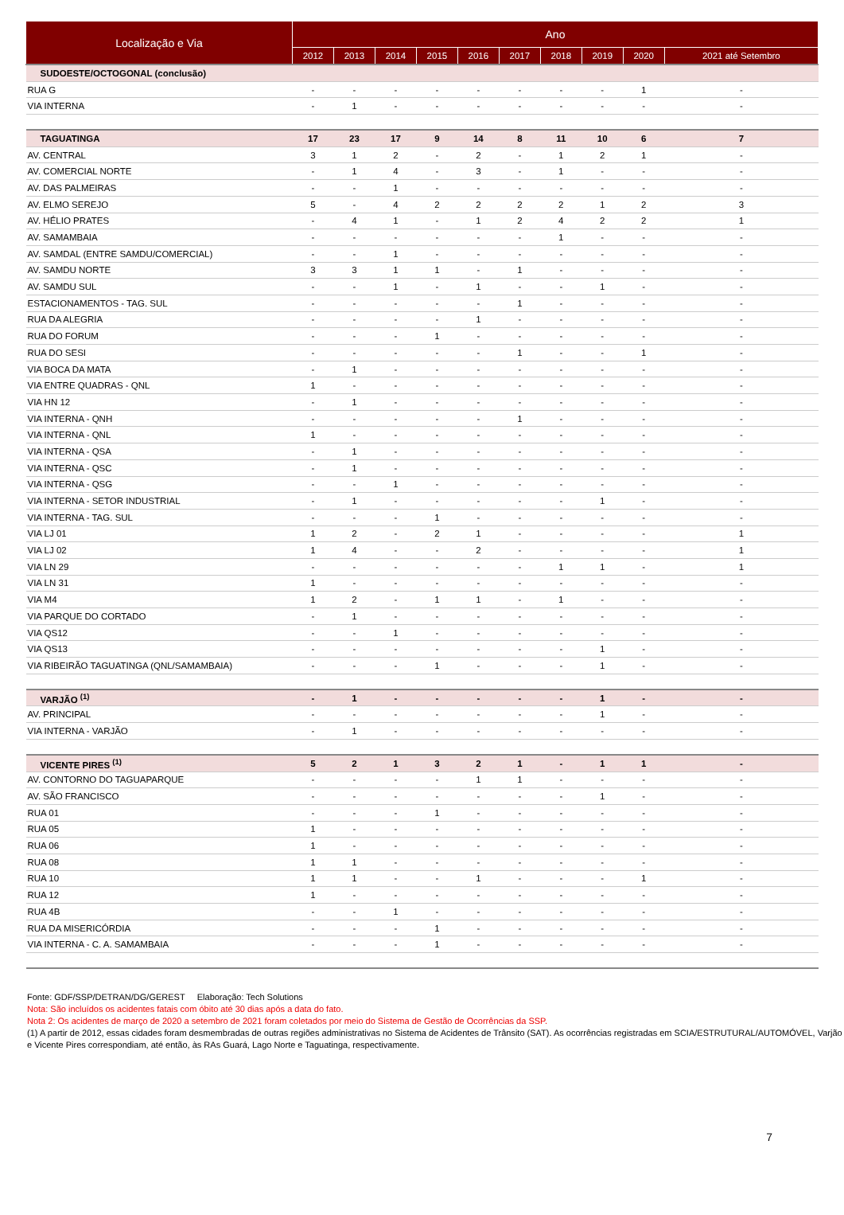| Localização e Via | Ano | | | | | | | | | |
| --- | --- | --- | --- | --- | --- | --- | --- | --- | --- | --- |
| | 2012 | 2013 | 2014 | 2015 | 2016 | 2017 | 2018 | 2019 | 2020 | 2021 até Setembro |
| SUDOESTE/OCTOGONAL (conclusão) | | | | | | | | | | |
| RUA G | - | - | - | - | - | - | - | - | 1 | - |
| VIA INTERNA | - | 1 | - | - | - | - | - | - | - | - |
| TAGUATINGA | 17 | 23 | 17 | 9 | 14 | 8 | 11 | 10 | 6 | 7 |
| AV. CENTRAL | 3 | 1 | 2 | - | 2 | - | 1 | 2 | 1 | - |
| AV. COMERCIAL NORTE | - | 1 | 4 | - | 3 | - | 1 | - | - | - |
| AV. DAS PALMEIRAS | - | - | 1 | - | - | - | - | - | - | - |
| AV. ELMO SEREJO | 5 | - | 4 | 2 | 2 | 2 | 2 | 1 | 2 | 3 |
| AV. HÉLIO PRATES | - | 4 | 1 | - | 1 | 2 | 4 | 2 | 2 | 1 |
| AV. SAMAMBAIA | - | - | - | - | - | - | 1 | - | - | - |
| AV. SAMDAL (ENTRE SAMDU/COMERCIAL) | - | - | 1 | - | - | - | - | - | - | - |
| AV. SAMDU NORTE | 3 | 3 | 1 | 1 | - | 1 | - | - | - | - |
| AV. SAMDU SUL | - | - | 1 | - | 1 | - | - | 1 | - | - |
| ESTACIONAMENTOS - TAG. SUL | - | - | - | - | - | 1 | - | - | - | - |
| RUA DA ALEGRIA | - | - | - | - | 1 | - | - | - | - | - |
| RUA DO FORUM | - | - | - | 1 | - | - | - | - | - | - |
| RUA DO SESI | - | - | - | - | - | 1 | - | - | 1 | - |
| VIA BOCA DA MATA | - | 1 | - | - | - | - | - | - | - | - |
| VIA ENTRE QUADRAS - QNL | 1 | - | - | - | - | - | - | - | - | - |
| VIA HN 12 | - | 1 | - | - | - | - | - | - | - | - |
| VIA INTERNA - QNH | - | - | - | - | - | 1 | - | - | - | - |
| VIA INTERNA - QNL | 1 | - | - | - | - | - | - | - | - | - |
| VIA INTERNA - QSA | - | 1 | - | - | - | - | - | - | - | - |
| VIA INTERNA - QSC | - | 1 | - | - | - | - | - | - | - | - |
| VIA INTERNA - QSG | - | - | 1 | - | - | - | - | - | - | - |
| VIA INTERNA - SETOR INDUSTRIAL | - | 1 | - | - | - | - | - | 1 | - | - |
| VIA INTERNA - TAG. SUL | - | - | - | 1 | - | - | - | - | - | - |
| VIA LJ 01 | 1 | 2 | - | 2 | 1 | - | - | - | - | 1 |
| VIA LJ 02 | 1 | 4 | - | - | 2 | - | - | - | - | 1 |
| VIA LN 29 | - | - | - | - | - | - | 1 | 1 | - | 1 |
| VIA LN 31 | 1 | - | - | - | - | - | - | - | - | - |
| VIA M4 | 1 | 2 | - | 1 | 1 | - | 1 | - | - | - |
| VIA PARQUE DO CORTADO | - | 1 | - | - | - | - | - | - | - | - |
| VIA QS12 | - | - | 1 | - | - | - | - | - | - | - |
| VIA QS13 | - | - | - | - | - | - | - | 1 | - | - |
| VIA RIBEIRÃO TAGUATINGA (QNL/SAMAMBAIA) | - | - | - | 1 | - | - | - | 1 | - | - |
| VARJÃO <sup>(1)</sup> | - | 1 | - | - | - | - | - | 1 | - | - |
| AV. PRINCIPAL | - | - | - | - | - | - | - | 1 | - | - |
| VIA INTERNA - VARJÃO | - | 1 | - | - | - | - | - | - | - | - |
| VICENTE PIRES <sup>(1)</sup> | 5 | 2 | 1 | 3 | 2 | 1 | - | 1 | 1 | - |
| AV. CONTORNO DO TAGUAPARQUE | - | - | - | - | 1 | 1 | - | - | - | - |
| AV. SÃO FRANCISCO | - | - | - | - | - | - | - | 1 | - | - |
| RUA 01 | - | - | - | 1 | - | - | - | - | - | - |
| RUA 05 | 1 | - | - | - | - | - | - | - | - | - |
| RUA 06 | 1 | - | - | - | - | - | - | - | - | - |
| RUA 08 | 1 | 1 | - | - | - | - | - | - | - | - |
| RUA 10 | 1 | 1 | - | - | 1 | - | - | - | 1 | - |
| RUA 12 | 1 | - | - | - | - | - | - | - | - | - |
| RUA 4B | - | - | 1 | - | - | - | - | - | - | - |
| RUA DA MISERICÓRDIA | - | - | - | 1 | - | - | - | - | - | - |
| VIA INTERNA - C. A. SAMAMBAIA | - | - | - | 1 | - | - | - | - | - | - |
Fonte: GDF/SSP/DETRAN/DG/GEREST Elaboração: Tech Solutions
Nota: São incluídos os acidentes fatais com óbito até 30 dias após a data do fato.
Nota 2: Os acidentes de março de 2020 a setembro de 2021 foram coletados por meio do Sistema de Gestão de Ocorrências da SSP.
(1) A partir de 2012, essas cidades foram desmembradas de outras regiões administrativas no Sistema de Acidentes de Trânsito (SAT). As ocorrências registradas em SCIA/ESTRUTURAL/AUTOMÓVEL, Varjão e Vicente Pires correspondiam, até então, às RAs Guará, Lago Norte e Taguatinga, respectivamente.
7